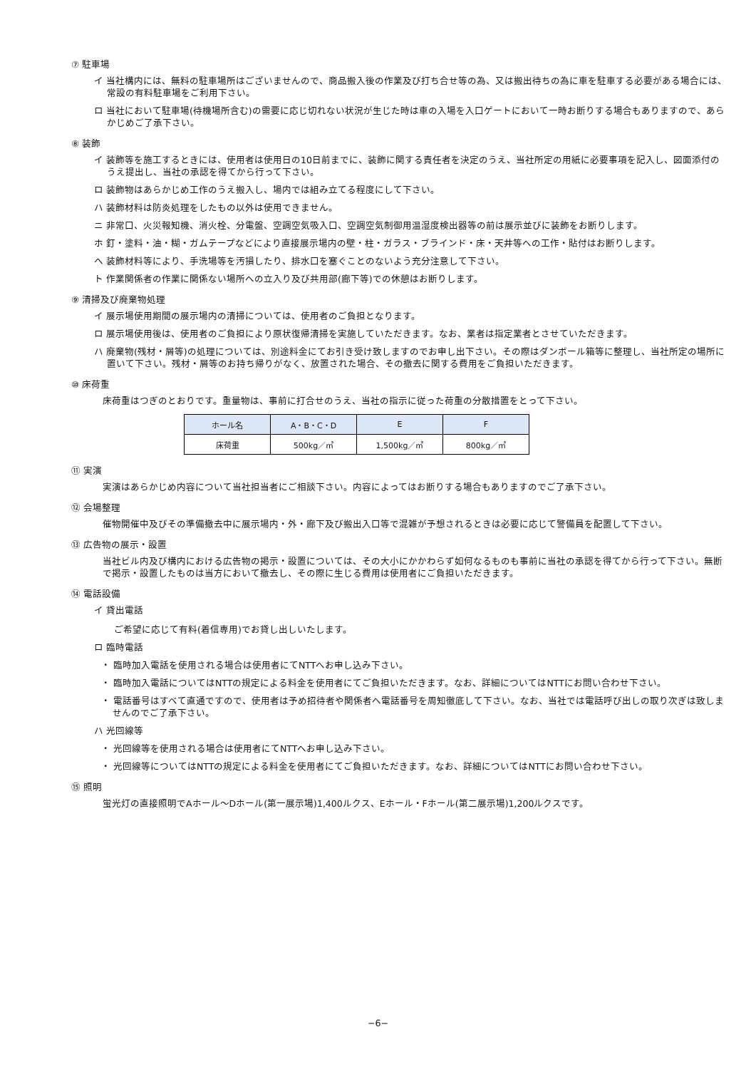⑦ 駐車場
イ 当社構内には、無料の駐車場所はございませんので、商品搬入後の作業及び打ち合せ等の為、又は搬出待ちの為に車を駐車する必要がある場合には、常設の有料駐車場をご利用下さい。
ロ 当社において駐車場(待機場所含む)の需要に応じ切れない状況が生じた時は車の入場を入口ゲートにおいて一時お断りする場合もありますので、あらかじめご了承下さい。
⑧ 装飾
イ 装飾等を施工するときには、使用者は使用日の10日前までに、装飾に関する責任者を決定のうえ、当社所定の用紙に必要事項を記入し、図面添付のうえ提出し、当社の承認を得てから行って下さい。
ロ 装飾物はあらかじめ工作のうえ搬入し、場内では組み立てる程度にして下さい。
ハ 装飾材料は防炎処理をしたもの以外は使用できません。
ニ 非常口、火災報知機、消火栓、分電盤、空調空気吸入口、空調空気制御用温湿度検出器等の前は展示並びに装飾をお断りします。
ホ 釘・塗料・油・糊・ガムテープなどにより直接展示場内の壁・柱・ガラス・ブラインド・床・天井等への工作・貼付はお断りします。
ヘ 装飾材料等により、手洗場等を汚損したり、排水口を塞ぐことのないよう充分注意して下さい。
ト 作業関係者の作業に関係ない場所への立入り及び共用部(廊下等)での休憩はお断りします。
⑨ 清掃及び廃棄物処理
イ 展示場使用期間の展示場内の清掃については、使用者のご負担となります。
ロ 展示場使用後は、使用者のご負担により原状復帰清掃を実施していただきます。なお、業者は指定業者とさせていただきます。
ハ 廃棄物(残材・屑等)の処理については、別途料金にてお引き受け致しますのでお申し出下さい。その際はダンボール箱等に整理し、当社所定の場所に置いて下さい。残材・屑等のお持ち帰りがなく、放置された場合、その撤去に関する費用をご負担いただきます。
⑩ 床荷重
床荷重はつぎのとおりです。重量物は、事前に打合せのうえ、当社の指示に従った荷重の分散措置をとって下さい。
| ホール名 | A・B・C・D | E | F |
| --- | --- | --- | --- |
| 床荷重 | 500kg／㎡ | 1,500kg／㎡ | 800kg／㎡ |
⑪ 実演
実演はあらかじめ内容について当社担当者にご相談下さい。内容によってはお断りする場合もありますのでご了承下さい。
⑫ 会場整理
催物開催中及びその準備撤去中に展示場内・外・廊下及び搬出入口等で混雑が予想されるときは必要に応じて警備員を配置して下さい。
⑬ 広告物の展示・設置
当社ビル内及び構内における広告物の掲示・設置については、その大小にかかわらず如何なるものも事前に当社の承認を得てから行って下さい。無断で掲示・設置したものは当方において撤去し、その際に生じる費用は使用者にご負担いただきます。
⑭ 電話設備
イ 貸出電話
ご希望に応じて有料(着信専用)でお貸し出しいたします。
ロ 臨時電話
・ 臨時加入電話を使用される場合は使用者にてNTTへお申し込み下さい。
・ 臨時加入電話についてはNTTの規定による料金を使用者にてご負担いただきます。なお、詳細についてはNTTにお問い合わせ下さい。
・ 電話番号はすべて直通ですので、使用者は予め招待者や関係者へ電話番号を周知徹底して下さい。なお、当社では電話呼び出しの取り次ぎは致しませんのでご了承下さい。
ハ 光回線等
・ 光回線等を使用される場合は使用者にてNTTへお申し込み下さい。
・ 光回線等についてはNTTの規定による料金を使用者にてご負担いただきます。なお、詳細についてはNTTにお問い合わせ下さい。
⑮ 照明
蛍光灯の直接照明でAホール～Dホール(第一展示場)1,400ルクス、Eホール・Fホール(第二展示場)1,200ルクスです。
−6−